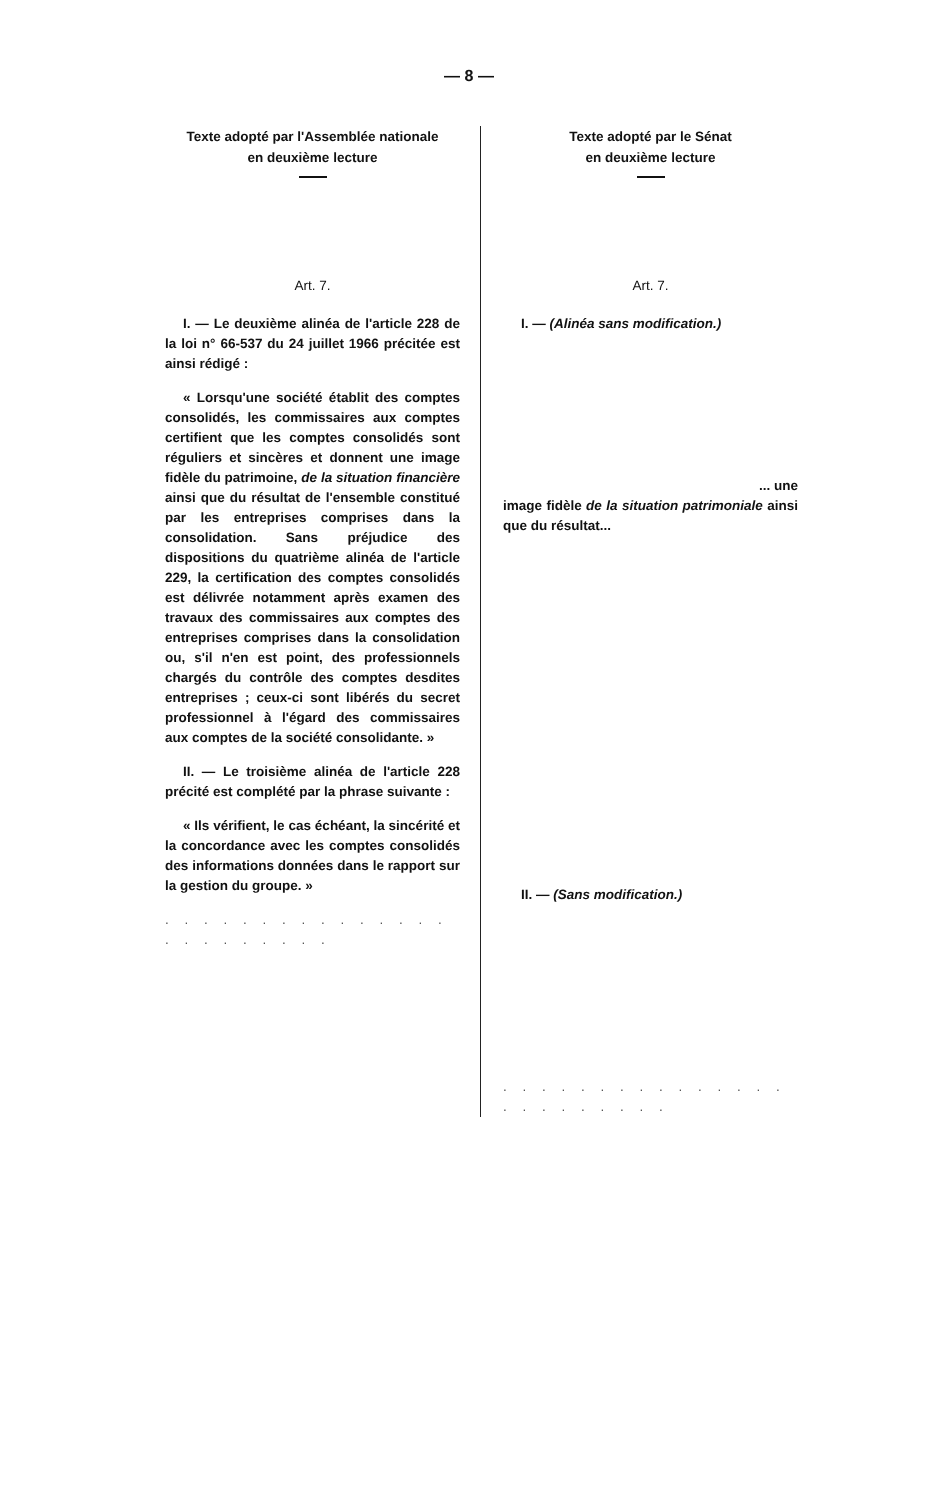— 8 —
Texte adopté par l'Assemblée nationale
en deuxième lecture
Art. 7.
I. — Le deuxième alinéa de l'article 228 de la loi n° 66-537 du 24 juillet 1966 précitée est ainsi rédigé :
« Lorsqu'une société établit des comptes consolidés, les commissaires aux comptes certifient que les comptes consolidés sont réguliers et sincères et donnent une image fidèle du patrimoine, de la situation financière ainsi que du résultat de l'ensemble constitué par les entreprises comprises dans la consolidation. Sans préjudice des dispositions du quatrième alinéa de l'article 229, la certification des comptes consolidés est délivrée notamment après examen des travaux des commissaires aux comptes des entreprises comprises dans la consolidation ou, s'il n'en est point, des professionnels chargés du contrôle des comptes desdites entreprises ; ceux-ci sont libérés du secret professionnel à l'égard des commissaires aux comptes de la société consolidante. »
II. — Le troisième alinéa de l'article 228 précité est complété par la phrase suivante :
« Ils vérifient, le cas échéant, la sincérité et la concordance avec les comptes consolidés des informations données dans le rapport sur la gestion du groupe. »
. . . . . . . . . . . . . . . . . . . . . . . .
Texte adopté par le Sénat
en deuxième lecture
Art. 7.
I. — (Alinéa sans modification.)
... une
image fidèle de la situation patrimoniale ainsi que du résultat...
II. — (Sans modification.)
. . . . . . . . . . . . . . . . . . . . . . . .